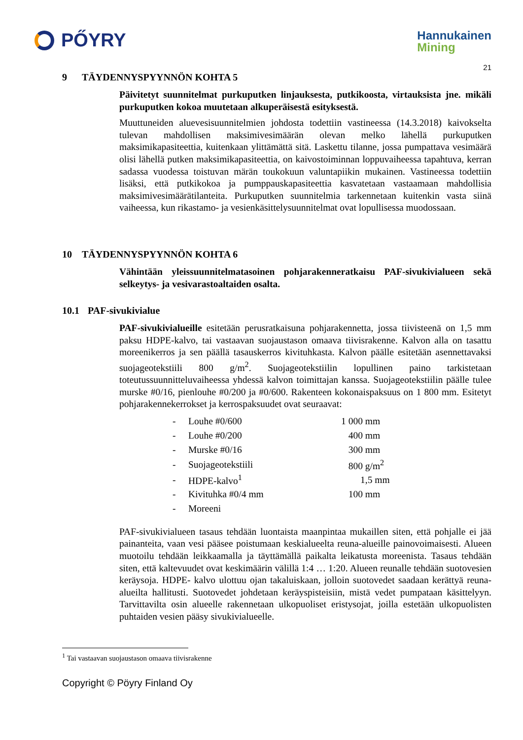PŐYRY
Hannukainen
Mining
21
9 TÄYDENNYSPYYNNÖN KOHTA 5
Päivitetyt suunnitelmat purkuputken linjauksesta, putkikoosta, virtauksista jne. mikäli purkuputken kokoa muutetaan alkuperäisestä esityksestä.
Muuttuneiden aluevesisuunnitelmien johdosta todettiin vastineessa (14.3.2018) kaivokselta tulevan mahdollisen maksimivesimäärän olevan melko lähellä purkuputken maksimikapasiteettia, kuitenkaan ylittämättä sitä. Laskettu tilanne, jossa pumpattava vesimäärä olisi lähellä putken maksimikapasiteettia, on kaivostoiminnan loppuvaiheessa tapahtuva, kerran sadassa vuodessa toistuvan märän toukokuun valuntapiikin mukainen. Vastineessa todettiin lisäksi, että putkikokoa ja pumppauskapasiteettia kasvatetaan vastaamaan mahdollisia maksimivesimäärätilanteita. Purkuputken suunnitelmia tarkennetaan kuitenkin vasta siinä vaiheessa, kun rikastamo- ja vesienkäsittelysuunnitelmat ovat lopullisessa muodossaan.
10 TÄYDENNYSPYYNNÖN KOHTA 6
Vähintään yleissuunnitelmatasoinen pohjarakenneratkaisu PAF-sivukivialueen sekä selkeytys- ja vesivarastoaltaiden osalta.
10.1 PAF-sivukivialue
PAF-sivukivialueille esitetään perusratkaisuna pohjarakennetta, jossa tiivisteenä on 1,5 mm paksu HDPE-kalvo, tai vastaavan suojaustason omaava tiivisrakenne. Kalvon alla on tasattu moreenikerros ja sen päällä tasauskerros kivituhkasta. Kalvon päälle esitetään asennettavaksi suojageotekstiili 800 g/m<sup>2</sup>. Suojageotekstiilin lopullinen paino tarkistetaan toteutussuunnitteluvaiheessa yhdessä kalvon toimittajan kanssa. Suojageotekstiilin päälle tulee murske #0/16, pienlouhe #0/200 ja #0/600. Rakenteen kokonaispaksuus on 1 800 mm. Esitetyt pohjarakennekerrokset ja kerrospaksuudet ovat seuraavat:
| - | Louhe #0/600 | 1 000 mm |
| - | Louhe #0/200 | 400 mm |
| - | Murske #0/16 | 300 mm |
| - | Suojageotekstiili | 800 g/m<sup>2</sup> |
| - | HDPE-kalvo<sup>1</sup> | 1,5 mm |
| - | Kivituhka #0/4 mm | 100 mm |
| - | Moreeni | |
PAF-sivukivialueen tasaus tehdään luontaista maanpintaa mukaillen siten, että pohjalle ei jää painanteita, vaan vesi pääsee poistumaan keskialueelta reuna-alueille painovoimaisesti. Alueen muotoilu tehdään leikkaamalla ja täyttämällä paikalta leikatusta moreenista. Tasaus tehdään siten, että kaltevuudet ovat keskimäärin välillä 1:4 … 1:20. Alueen reunalle tehdään suotovesien keräysoja. HDPE- kalvo ulottuu ojan takaluiskaan, jolloin suotovedet saadaan kerättyä reuna-alueilta hallitusti. Suotovedet johdetaan keräyspisteisiin, mistä vedet pumpataan käsittelyyn. Tarvittavilta osin alueelle rakennetaan ulkopuoliset eristysojat, joilla estetään ulkopuolisten puhtaiden vesien pääsy sivukivialueelle.
<sup>1</sup> Tai vastaavan suojaustason omaava tiivisrakenne
Copyright © Pöyry Finland Oy